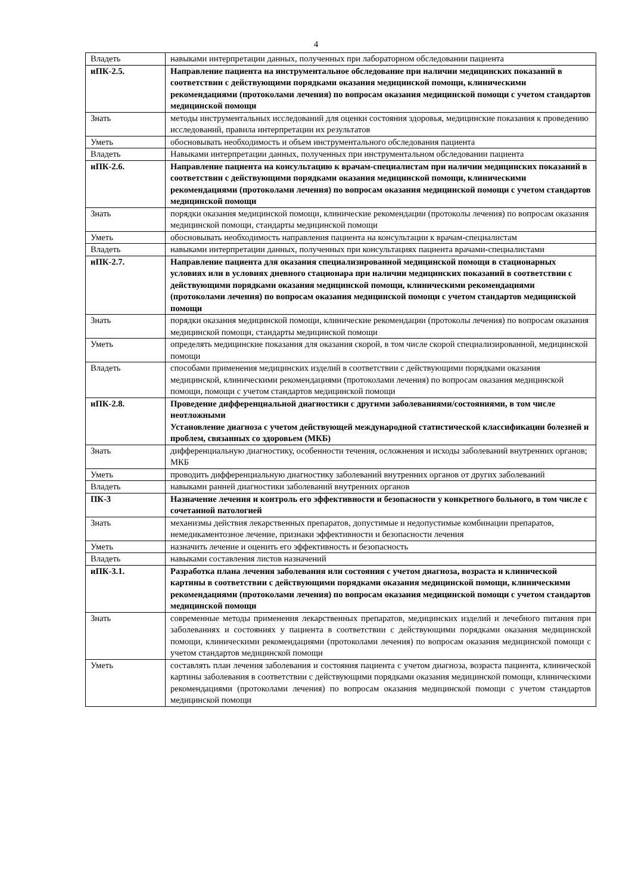4
| Владеть | навыками интерпретации данных, полученных при лабораторном обследовании пациента |
| иПК-2.5. | Направление пациента на инструментальное обследование при наличии медицинских показаний в соответствии с действующими порядками оказания медицинской помощи, клиническими рекомендациями (протоколами лечения) по вопросам оказания медицинской помощи с учетом стандартов медицинской помощи |
| Знать | методы инструментальных исследований для оценки состояния здоровья, медицинские показания к проведению исследований, правила интерпретации их результатов |
| Уметь | обосновывать необходимость и объем инструментального обследования пациента |
| Владеть | Навыками интерпретации данных, полученных при инструментальном обследовании пациента |
| иПК-2.6. | Направление пациента на консультацию к врачам-специалистам при наличии медицинских показаний в соответствии с действующими порядками оказания медицинской помощи, клиническими рекомендациями (протоколами лечения) по вопросам оказания медицинской помощи с учетом стандартов медицинской помощи |
| Знать | порядки оказания медицинской помощи, клинические рекомендации (протоколы лечения) по вопросам оказания медицинской помощи, стандарты медицинской помощи |
| Уметь | обосновывать необходимость направления пациента на консультации к врачам-специалистам |
| Владеть | навыками интерпретации данных, полученных при консультациях пациента врачами-специалистами |
| иПК-2.7. | Направление пациента для оказания специализированной медицинской помощи в стационарных условиях или в условиях дневного стационара при наличии медицинских показаний в соответствии с действующими порядками оказания медицинской помощи, клиническими рекомендациями (протоколами лечения) по вопросам оказания медицинской помощи с учетом стандартов медицинской помощи |
| Знать | порядки оказания медицинской помощи, клинические рекомендации (протоколы лечения) по вопросам оказания медицинской помощи, стандарты медицинской помощи |
| Уметь | определять медицинские показания для оказания скорой, в том числе скорой специализированной, медицинской помощи |
| Владеть | способами применения медицинских изделий в соответствии с действующими порядками оказания медицинской, клиническими рекомендациями (протоколами лечения) по вопросам оказания медицинской помощи, помощи с учетом стандартов медицинской помощи |
| иПК-2.8. | Проведение дифференциальной диагностики с другими заболеваниями/состояниями, в том числе неотложными Установление диагноза с учетом действующей международной статистической классификации болезней и проблем, связанных со здоровьем (МКБ) |
| Знать | дифференциальную диагностику, особенности течения, осложнения и исходы заболеваний внутренних органов; МКБ |
| Уметь | проводить дифференциальную диагностику заболеваний внутренних органов от других заболеваний |
| Владеть | навыками ранней диагностики заболеваний внутренних органов |
| ПК-3 | Назначение лечения и контроль его эффективности и безопасности у конкретного больного, в том числе с сочетанной патологией |
| Знать | механизмы действия лекарственных препаратов, допустимые и недопустимые комбинации препаратов, немедикаментозное лечение, признаки эффективности и безопасности лечения |
| Уметь | назначить лечение и оценить его эффективность и безопасность |
| Владеть | навыками составления листов назначений |
| иПК-3.1. | Разработка плана лечения заболевания или состояния с учетом диагноза, возраста и клинической картины в соответствии с действующими порядками оказания медицинской помощи, клиническими рекомендациями (протоколами лечения) по вопросам оказания медицинской помощи с учетом стандартов медицинской помощи |
| Знать | современные методы применения лекарственных препаратов, медицинских изделий и лечебного питания при заболеваниях и состояниях у пациента в соответствии с действующими порядками оказания медицинской помощи, клиническими рекомендациями (протоколами лечения) по вопросам оказания медицинской помощи с учетом стандартов медицинской помощи |
| Уметь | составлять план лечения заболевания и состояния пациента с учетом диагноза, возраста пациента, клинической картины заболевания в соответствии с действующими порядками оказания медицинской помощи, клиническими рекомендациями (протоколами лечения) по вопросам оказания медицинской помощи с учетом стандартов медицинской помощи |